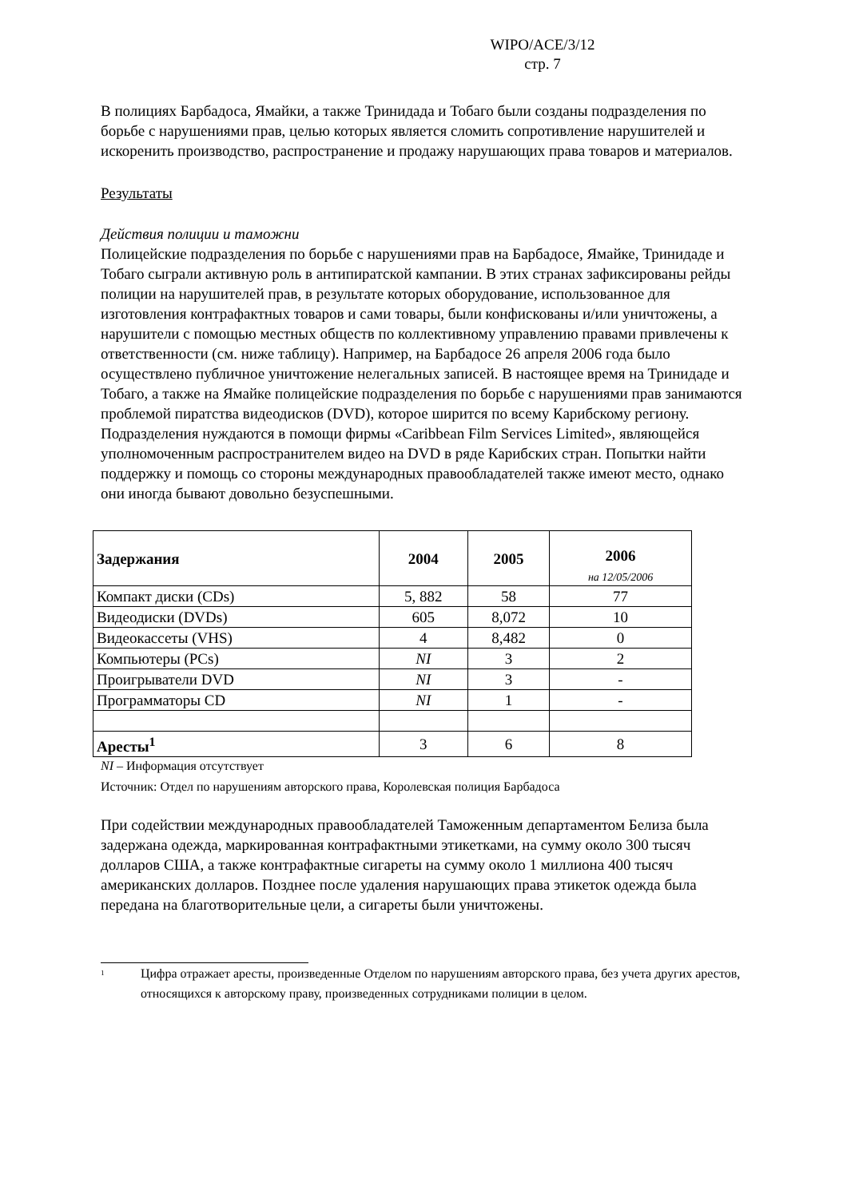WIPO/ACE/3/12
стр. 7
В полициях Барбадоса, Ямайки, а также Тринидада и Тобаго были созданы подразделения по борьбе с нарушениями прав, целью которых является сломить сопротивление нарушителей и искоренить производство, распространение и продажу нарушающих права товаров и материалов.
Результаты
Действия полиции и таможни
Полицейские подразделения по борьбе с нарушениями прав на Барбадосе, Ямайке, Тринидаде и Тобаго сыграли активную роль в антипиратской кампании. В этих странах зафиксированы рейды полиции на нарушителей прав, в результате которых оборудование, использованное для изготовления контрафактных товаров и сами товары, были конфискованы и/или уничтожены, а нарушители с помощью местных обществ по коллективному управлению правами привлечены к ответственности (см. ниже таблицу). Например, на Барбадосе 26 апреля 2006 года было осуществлено публичное уничтожение нелегальных записей. В настоящее время на Тринидаде и Тобаго, а также на Ямайке полицейские подразделения по борьбе с нарушениями прав занимаются проблемой пиратства видеодисков (DVD), которое ширится по всему Карибскому региону. Подразделения нуждаются в помощи фирмы «Caribbean Film Services Limited», являющейся уполномоченным распространителем видео на DVD в ряде Карибских стран. Попытки найти поддержку и помощь со стороны международных правообладателей также имеют место, однако они иногда бывают довольно безуспешными.
| Задержания | 2004 | 2005 | 2006 на 12/05/2006 |
| --- | --- | --- | --- |
| Компакт диски (CDs) | 5, 882 | 58 | 77 |
| Видеодиски (DVDs) | 605 | 8,072 | 10 |
| Видеокассеты (VHS) | 4 | 8,482 | 0 |
| Компьютеры (PCs) | NI | 3 | 2 |
| Проигрыватели DVD | NI | 3 | - |
| Программаторы CD | NI | 1 | - |
| Аресты<sup>1</sup> | 3 | 6 | 8 |
NI – Информация отсутствует
Источник: Отдел по нарушениям авторского права, Королевская полиция Барбадоса
При содействии международных правообладателей Таможенным департаментом Белиза была задержана одежда, маркированная контрафактными этикетками, на сумму около 300 тысяч долларов США, а также контрафактные сигареты на сумму около 1 миллиона 400 тысяч американских долларов. Позднее после удаления нарушающих права этикеток одежда была передана на благотворительные цели, а сигареты были уничтожены.
<sup>1</sup> Цифра отражает аресты, произведенные Отделом по нарушениям авторского права, без учета других арестов, относящихся к авторскому праву, произведенных сотрудниками полиции в целом.